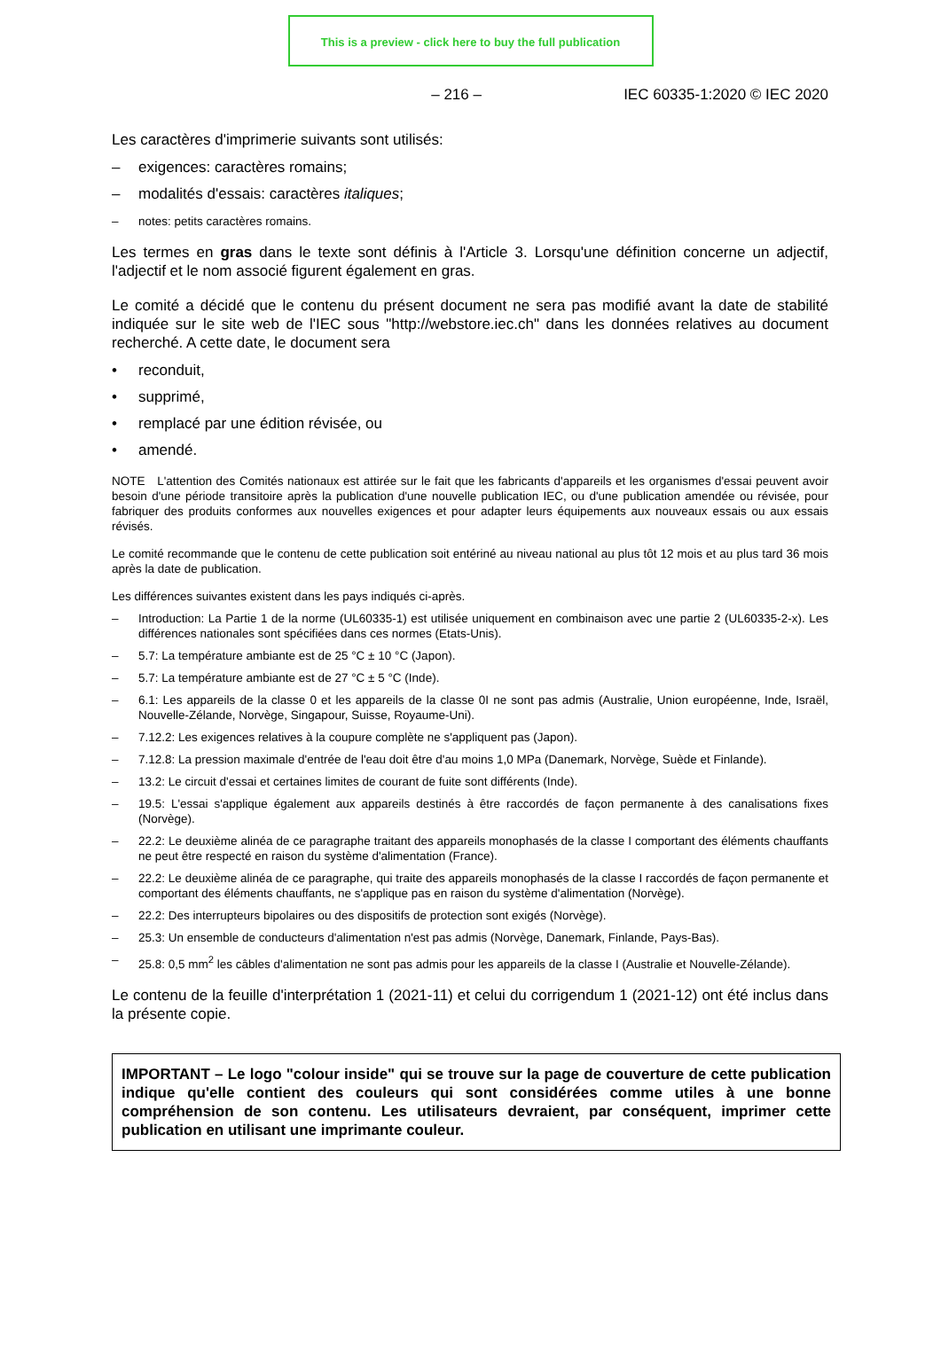This is a preview - click here to buy the full publication
– 216 – IEC 60335-1:2020 © IEC 2020
Les caractères d'imprimerie suivants sont utilisés:
– exigences: caractères romains;
– modalités d'essais: caractères italiques;
– notes: petits caractères romains.
Les termes en gras dans le texte sont définis à l'Article 3. Lorsqu'une définition concerne un adjectif, l'adjectif et le nom associé figurent également en gras.
Le comité a décidé que le contenu du présent document ne sera pas modifié avant la date de stabilité indiquée sur le site web de l'IEC sous "http://webstore.iec.ch" dans les données relatives au document recherché. A cette date, le document sera
• reconduit,
• supprimé,
• remplacé par une édition révisée, ou
• amendé.
NOTE L'attention des Comités nationaux est attirée sur le fait que les fabricants d'appareils et les organismes d'essai peuvent avoir besoin d'une période transitoire après la publication d'une nouvelle publication IEC, ou d'une publication amendée ou révisée, pour fabriquer des produits conformes aux nouvelles exigences et pour adapter leurs équipements aux nouveaux essais ou aux essais révisés.
Le comité recommande que le contenu de cette publication soit entériné au niveau national au plus tôt 12 mois et au plus tard 36 mois après la date de publication.
Les différences suivantes existent dans les pays indiqués ci-après.
– Introduction: La Partie 1 de la norme (UL60335-1) est utilisée uniquement en combinaison avec une partie 2 (UL60335-2-x). Les différences nationales sont spécifiées dans ces normes (Etats-Unis).
– 5.7: La température ambiante est de 25 °C ± 10 °C (Japon).
– 5.7: La température ambiante est de 27 °C ± 5 °C (Inde).
– 6.1: Les appareils de la classe 0 et les appareils de la classe 0I ne sont pas admis (Australie, Union européenne, Inde, Israël, Nouvelle-Zélande, Norvège, Singapour, Suisse, Royaume-Uni).
– 7.12.2: Les exigences relatives à la coupure complète ne s'appliquent pas (Japon).
– 7.12.8: La pression maximale d'entrée de l'eau doit être d'au moins 1,0 MPa (Danemark, Norvège, Suède et Finlande).
– 13.2: Le circuit d'essai et certaines limites de courant de fuite sont différents (Inde).
– 19.5: L'essai s'applique également aux appareils destinés à être raccordés de façon permanente à des canalisations fixes (Norvège).
– 22.2: Le deuxième alinéa de ce paragraphe traitant des appareils monophasés de la classe I comportant des éléments chauffants ne peut être respecté en raison du système d'alimentation (France).
– 22.2: Le deuxième alinéa de ce paragraphe, qui traite des appareils monophasés de la classe I raccordés de façon permanente et comportant des éléments chauffants, ne s'applique pas en raison du système d'alimentation (Norvège).
– 22.2: Des interrupteurs bipolaires ou des dispositifs de protection sont exigés (Norvège).
– 25.3: Un ensemble de conducteurs d'alimentation n'est pas admis (Norvège, Danemark, Finlande, Pays-Bas).
– 25.8: 0,5 mm<sup>2</sup> les câbles d'alimentation ne sont pas admis pour les appareils de la classe I (Australie et Nouvelle-Zélande).
Le contenu de la feuille d'interprétation 1 (2021-11) et celui du corrigendum 1 (2021-12) ont été inclus dans la présente copie.
IMPORTANT – Le logo "colour inside" qui se trouve sur la page de couverture de cette publication indique qu'elle contient des couleurs qui sont considérées comme utiles à une bonne compréhension de son contenu. Les utilisateurs devraient, par conséquent, imprimer cette publication en utilisant une imprimante couleur.